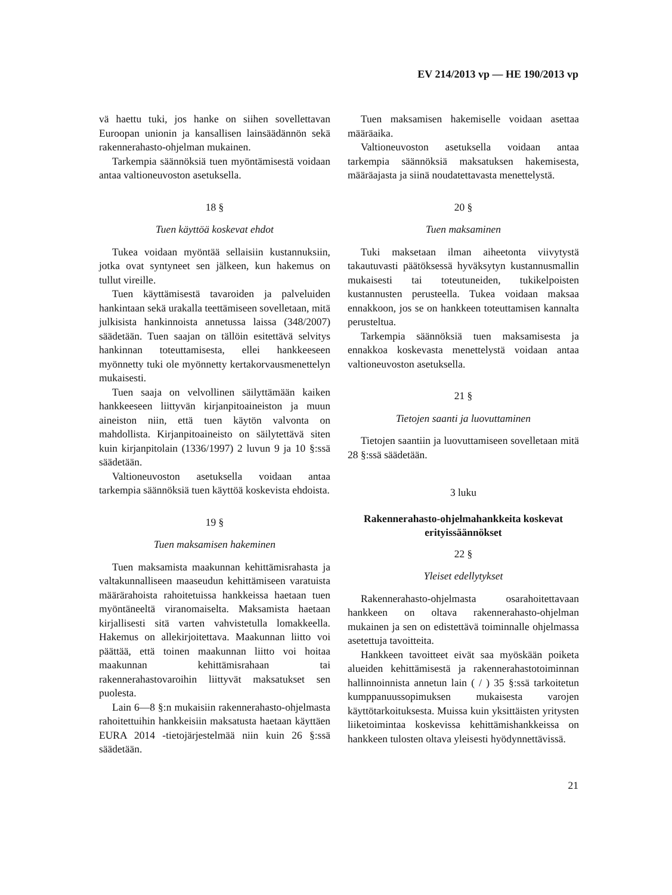EV 214/2013 vp — HE 190/2013 vp
vä haettu tuki, jos hanke on siihen sovellettavan Euroopan unionin ja kansallisen lainsäädännön sekä rakennerahasto-ohjelman mukainen.
Tarkempia säännöksiä tuen myöntämisestä voidaan antaa valtioneuvoston asetuksella.
18 §
Tuen käyttöä koskevat ehdot
Tukea voidaan myöntää sellaisiin kustannuksiin, jotka ovat syntyneet sen jälkeen, kun hakemus on tullut vireille.
Tuen käyttämisestä tavaroiden ja palveluiden hankintaan sekä urakalla teettämiseen sovelletaan, mitä julkisista hankinnoista annetussa laissa (348/2007) säädetään. Tuen saajan on tällöin esitettävä selvitys hankinnan toteuttamisesta, ellei hankkeeseen myönnetty tuki ole myönnetty kertakorvausmenettelyn mukaisesti.
Tuen saaja on velvollinen säilyttämään kaiken hankkeeseen liittyvän kirjanpitoaineiston ja muun aineiston niin, että tuen käytön valvonta on mahdollista. Kirjanpitoaineisto on säilytettävä siten kuin kirjanpitolain (1336/1997) 2 luvun 9 ja 10 §:ssä säädetään.
Valtioneuvoston asetuksella voidaan antaa tarkempia säännöksiä tuen käyttöä koskevista ehdoista.
19 §
Tuen maksamisen hakeminen
Tuen maksamista maakunnan kehittämisrahasta ja valtakunnalliseen maaseudun kehittämiseen varatuista määrärahoista rahoitetuissa hankkeissa haetaan tuen myöntäneeltä viranomaiselta. Maksamista haetaan kirjallisesti sitä varten vahvistetulla lomakkeella. Hakemus on allekirjoitettava. Maakunnan liitto voi päättää, että toinen maakunnan liitto voi hoitaa maakunnan kehittämisrahaan tai rakennerahastovaroihin liittyvät maksatukset sen puolesta.
Lain 6—8 §:n mukaisiin rakennerahasto-ohjelmasta rahoitettuihin hankkeisiin maksatusta haetaan käyttäen EURA 2014 -tietojärjestelmää niin kuin 26 §:ssä säädetään.
Tuen maksamisen hakemiselle voidaan asettaa määräaika.
Valtioneuvoston asetuksella voidaan antaa tarkempia säännöksiä maksatuksen hakemisesta, määräajasta ja siinä noudatettavasta menettelystä.
20 §
Tuen maksaminen
Tuki maksetaan ilman aiheetonta viivytystä takautuvasti päätöksessä hyväksytyn kustannusmallin mukaisesti tai toteutuneiden, tukikelpoisten kustannusten perusteella. Tukea voidaan maksaa ennakkoon, jos se on hankkeen toteuttamisen kannalta perusteltua.
Tarkempia säännöksiä tuen maksamisesta ja ennakkoa koskevasta menettelystä voidaan antaa valtioneuvoston asetuksella.
21 §
Tietojen saanti ja luovuttaminen
Tietojen saantiin ja luovuttamiseen sovelletaan mitä 28 §:ssä säädetään.
3 luku
Rakennerahasto-ohjelmahankkeita koskevat erityissäännökset
22 §
Yleiset edellytykset
Rakennerahasto-ohjelmasta osarahoitettavaan hankkeen on oltava rakennerahasto-ohjelman mukainen ja sen on edistettävä toiminnalle ohjelmassa asetettuja tavoitteita.
Hankkeen tavoitteet eivät saa myöskään poiketa alueiden kehittämisestä ja rakennerahastotoiminnan hallinnoinnista annetun lain ( / ) 35 §:ssä tarkoitetun kumppanuussopimuksen mukaisesta varojen käyttötarkoituksesta. Muissa kuin yksittäisten yritysten liiketoimintaa koskevissa kehittämishankkeissa on hankkeen tulosten oltava yleisesti hyödynnettävissä.
21